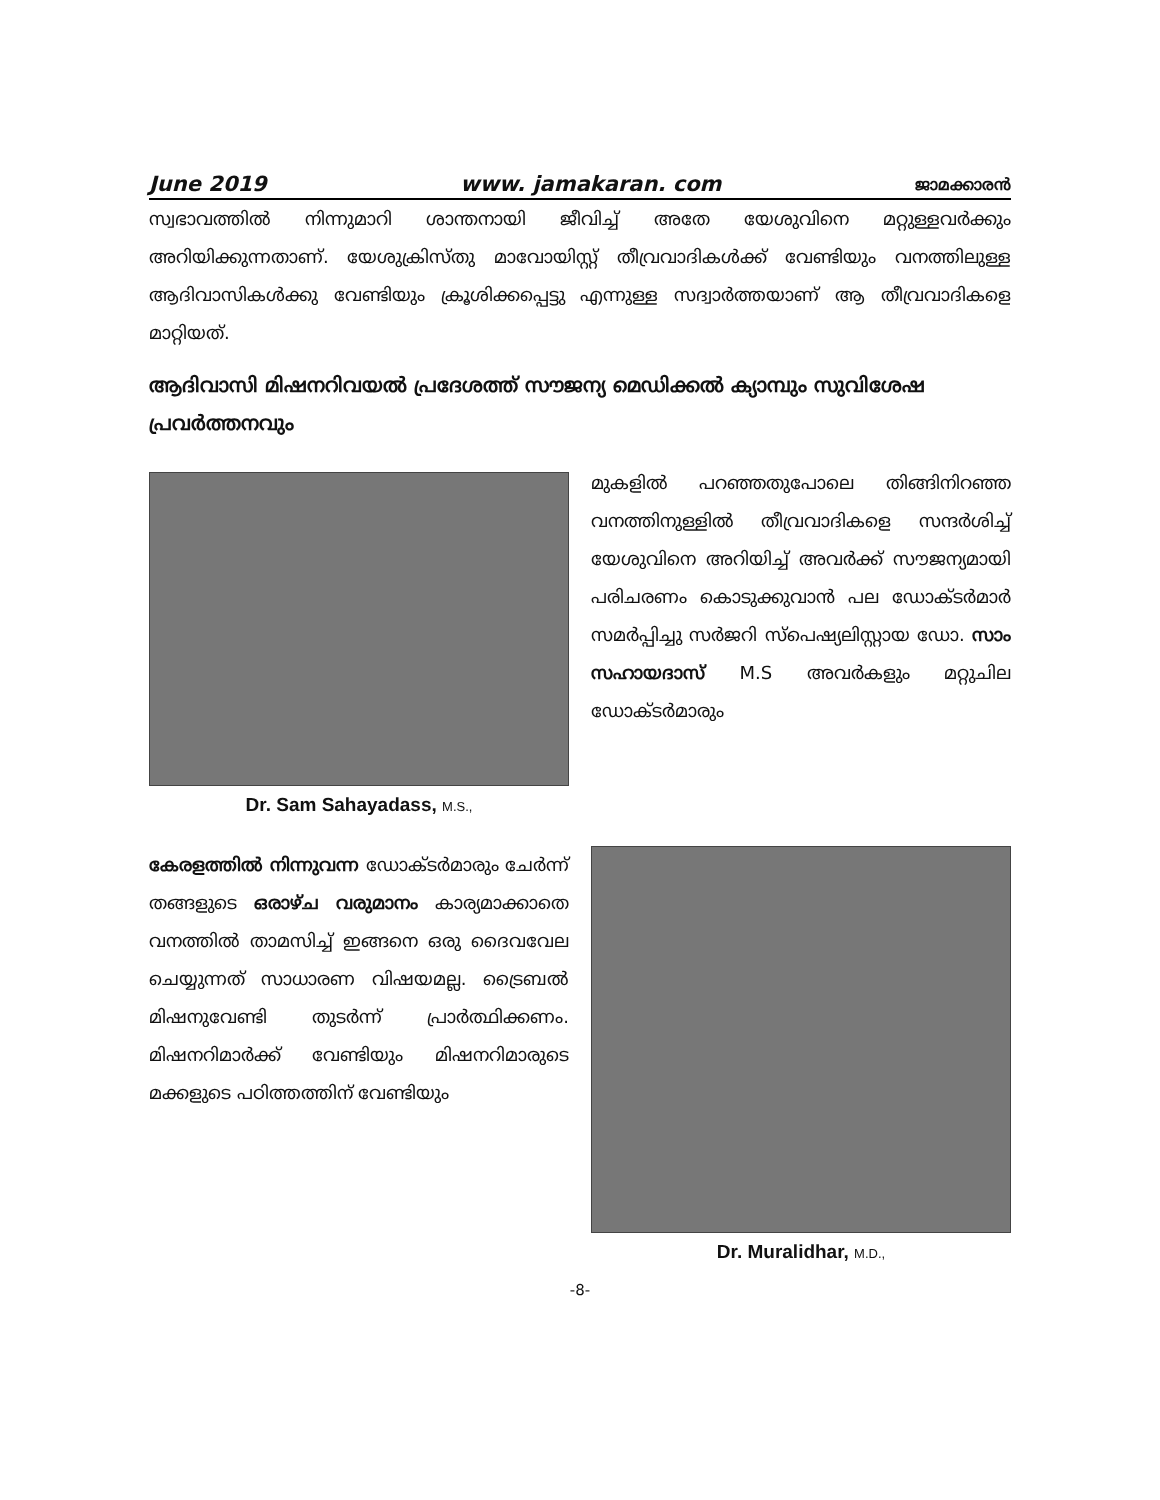June 2019 www. jamakaran. com ജാമക്കാരൻ
സ്വഭാവത്തിൽ നിന്നുമാറി ശാന്തനായി ജീവിച്ച് അതേ യേശുവിനെ മറ്റുള്ളവർക്കും അറിയിക്കുന്നതാണ്. യേശുക്രിസ്തു മാവോയിസ്റ്റ് തീവ്രവാദികൾക്ക് വേണ്ടിയും വനത്തിലുള്ള ആദിവാസികൾക്കു വേണ്ടിയും ക്രൂശിക്കപ്പെട്ടു എന്നുള്ള സദ്വാർത്തയാണ് ആ തീവ്രവാദികളെ മാറ്റിയത്.
ആദിവാസി മിഷനറിവയൽ പ്രദേശത്ത് സൗജന്യ മെഡിക്കൽ ക്യാമ്പും സുവിശേഷ പ്രവർത്തനവും
Dr. Sam Sahayadass, M.S.,
മുകളിൽ പറഞ്ഞതുപോലെ തിങ്ങിനിറഞ്ഞ വനത്തിനുള്ളിൽ തീവ്രവാദികളെ സന്ദർശിച്ച് യേശുവിനെ അറിയിച്ച് അവർക്ക് സൗജന്യമായി പരിചരണം കൊടുക്കുവാൻ പല ഡോക്ടർമാർ സമർപ്പിച്ചു സർജറി സ്പെഷ്യലിസ്റ്റായ ഡോ. സാം സഹായദാസ് M.S അവർകളും മറ്റുചില ഡോക്ടർമാരും
കേരളത്തിൽ നിന്നുവന്ന ഡോക്ടർമാരും ചേർന്ന് തങ്ങളുടെ ഒരാഴ്ച വരുമാനം കാര്യമാക്കാതെ വനത്തിൽ താമസിച്ച് ഇങ്ങനെ ഒരു ദൈവവേല ചെയ്യുന്നത് സാധാരണ വിഷയമല്ല. ട്രൈബൽ മിഷനുവേണ്ടി തുടർന്ന് പ്രാർത്ഥിക്കണം. മിഷനറിമാർക്ക് വേണ്ടിയും മിഷനറിമാരുടെ മക്കളുടെ പഠിത്തത്തിന് വേണ്ടിയും
Dr. Muralidhar, M.D.,
-8-